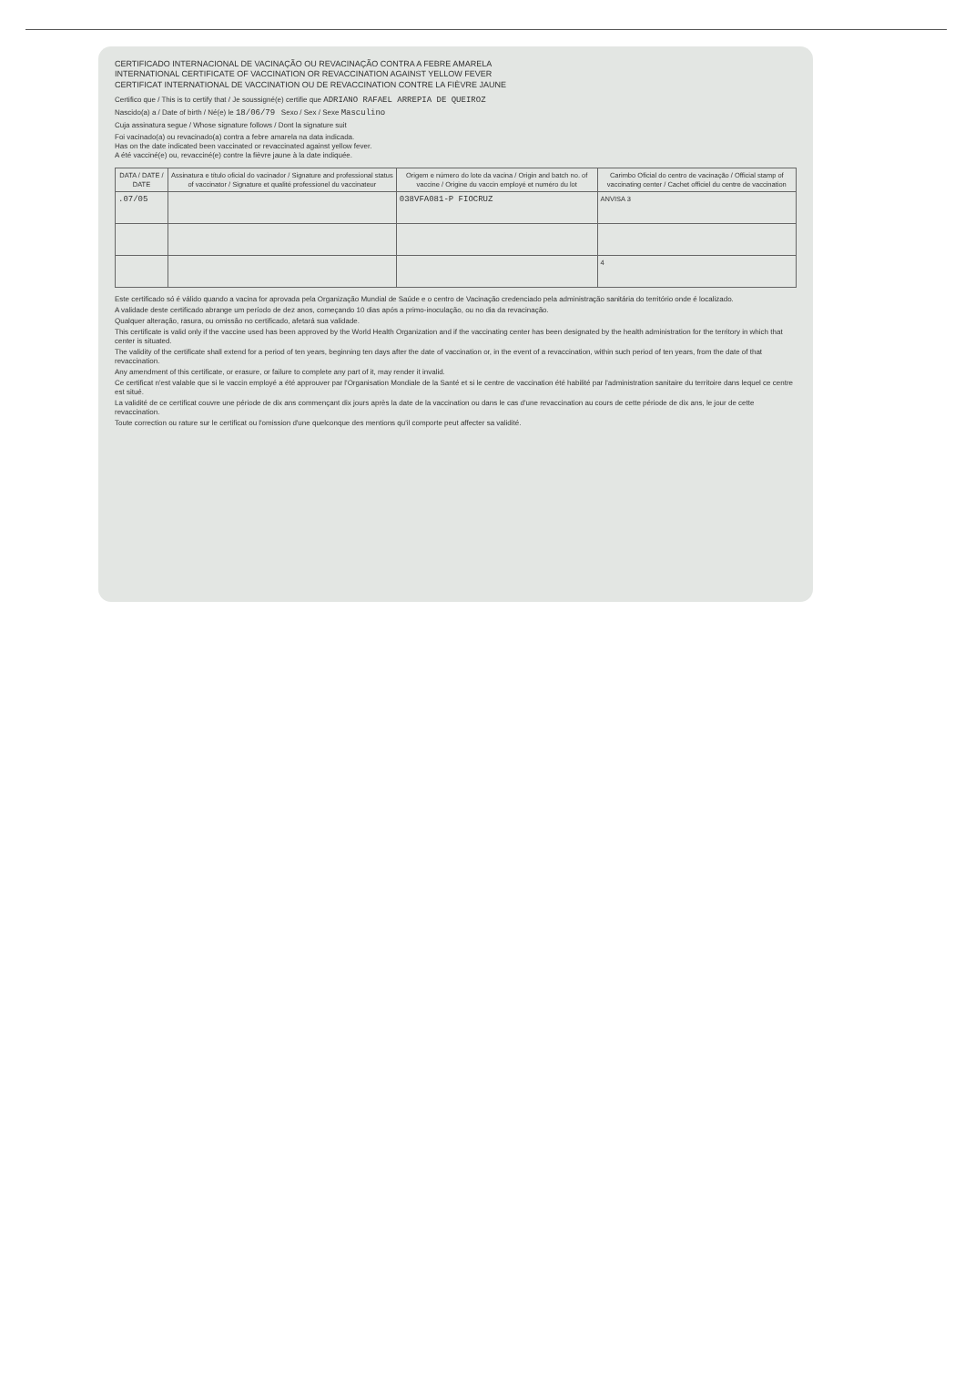CERTIFICADO INTERNACIONAL DE VACINAÇÃO OU REVACINAÇÃO CONTRA A FEBRE AMARELA
INTERNATIONAL CERTIFICATE OF VACCINATION OR REVACCINATION AGAINST YELLOW FEVER
CERTIFICAT INTERNATIONAL DE VACCINATION OU DE REVACCINATION CONTRE LA FIÈVRE JAUNE
Certifico que / This is to certify that / Je soussigné(e) certifie que ADRIANO RAFAEL ARREPIA DE QUEIROZ
Nascido(a) a / Date of birth / Né(e) le 18/06/79 Sexo / Sex / Sexe Masculino
Cuja assinatura segue / Whose signature follows / Dont la signature suit
Foi vacinado(a) ou revacinado(a) contra a febre amarela na data indicada.
Has on the date indicated been vaccinated or revaccinated against yellow fever.
A été vacciné(e) ou, revacciné(e) contre la fièvre jaune à la date indiquée.
| DATA / DATE / DATE | Assinatura e título oficial do vacinador / Signature and professional status of vaccinator / Signature et qualité professionel du vaccinateur | Origem e número do lote da vacina / Origin and batch no. of vaccine / Origine du vaccin employé et numéro du lot | Carimbo Oficial do centro de vacinação / Official stamp of vaccinating center / Cachet officiel du centre de vaccination |
| --- | --- | --- | --- |
| .07/05 | | 038VFA081-P FIOCRUZ | ANVISA 3 |
| | | | 4 |
Este certificado só é válido quando a vacina for aprovada pela Organização Mundial de Saúde e o centro de Vacinação credenciado pela administração sanitária do território onde é localizado.
A validade deste certificado abrange um período de dez anos, começando 10 dias após a primo-inoculação, ou no dia da revacinação.
Qualquer alteração, rasura, ou omissão no certificado, afetará sua validade.
This certificate is valid only if the vaccine used has been approved by the World Health Organization and if the vaccinating center has been designated by the health administration for the territory in which that center is situated.
The validity of the certificate shall extend for a period of ten years, beginning ten days after the date of vaccination or, in the event of a revaccination, within such period of ten years, from the date of that revaccination.
Any amendment of this certificate, or erasure, or failure to complete any part of it, may render it invalid.
Ce certificat n'est valable que si le vaccin employé a été approuver par l'Organisation Mondiale de la Santé et si le centre de vaccination été habilité par l'administration sanitaire du territoire dans lequel ce centre est situé.
La validité de ce certificat couvre une période de dix ans commençant dix jours après la date de la vaccination ou dans le cas d'une revaccination au cours de cette période de dix ans, le jour de cette revaccination.
Toute correction ou rature sur le certificat ou l'omission d'une quelconque des mentions qu'il comporte peut affecter sa validité.